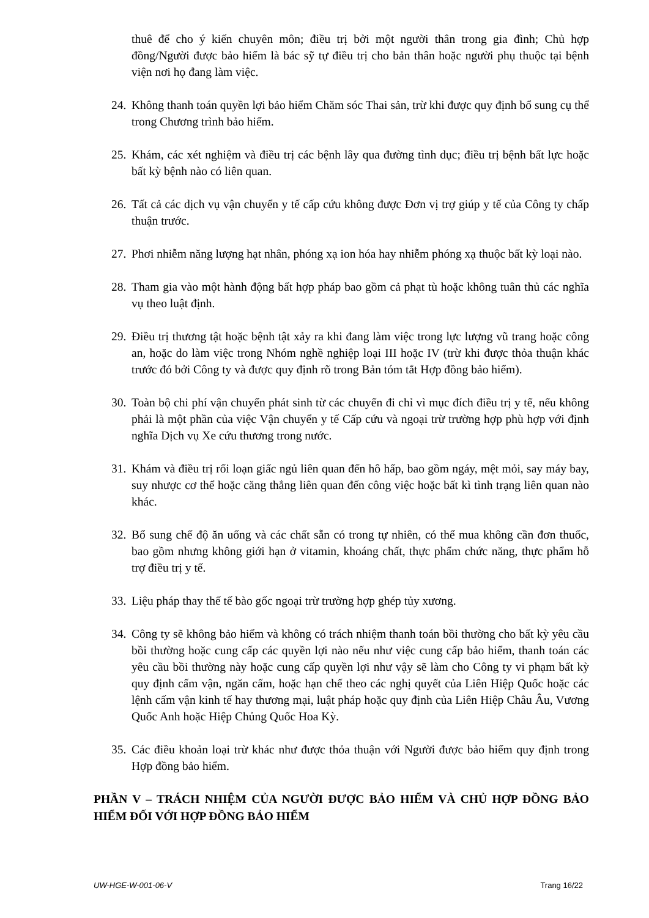thuê để cho ý kiến chuyên môn; điều trị bởi một người thân trong gia đình; Chủ hợp đồng/Người được bảo hiểm là bác sỹ tự điều trị cho bản thân hoặc người phụ thuộc tại bệnh viện nơi họ đang làm việc.
24. Không thanh toán quyền lợi bảo hiểm Chăm sóc Thai sản, trừ khi được quy định bổ sung cụ thể trong Chương trình bảo hiểm.
25. Khám, các xét nghiệm và điều trị các bệnh lây qua đường tình dục; điều trị bệnh bất lực hoặc bất kỳ bệnh nào có liên quan.
26. Tất cả các dịch vụ vận chuyển y tế cấp cứu không được Đơn vị trợ giúp y tế của Công ty chấp thuận trước.
27. Phơi nhiễm năng lượng hạt nhân, phóng xạ ion hóa hay nhiễm phóng xạ thuộc bất kỳ loại nào.
28. Tham gia vào một hành động bất hợp pháp bao gồm cả phạt tù hoặc không tuân thủ các nghĩa vụ theo luật định.
29. Điều trị thương tật hoặc bệnh tật xảy ra khi đang làm việc trong lực lượng vũ trang hoặc công an, hoặc do làm việc trong Nhóm nghề nghiệp loại III hoặc IV (trừ khi được thỏa thuận khác trước đó bởi Công ty và được quy định rõ trong Bản tóm tắt Hợp đồng bảo hiểm).
30. Toàn bộ chi phí vận chuyển phát sinh từ các chuyến đi chỉ vì mục đích điều trị y tế, nếu không phải là một phần của việc Vận chuyển y tế Cấp cứu và ngoại trừ trường hợp phù hợp với định nghĩa Dịch vụ Xe cứu thương trong nước.
31. Khám và điều trị rối loạn giấc ngủ liên quan đến hô hấp, bao gồm ngáy, mệt mỏi, say máy bay, suy nhược cơ thể hoặc căng thẳng liên quan đến công việc hoặc bất kì tình trạng liên quan nào khác.
32. Bổ sung chế độ ăn uống và các chất sẵn có trong tự nhiên, có thể mua không cần đơn thuốc, bao gồm nhưng không giới hạn ở vitamin, khoáng chất, thực phẩm chức năng, thực phẩm hỗ trợ điều trị y tế.
33. Liệu pháp thay thế tế bào gốc ngoại trừ trường hợp ghép tủy xương.
34. Công ty sẽ không bảo hiểm và không có trách nhiệm thanh toán bồi thường cho bất kỳ yêu cầu bồi thường hoặc cung cấp các quyền lợi nào nếu như việc cung cấp bảo hiểm, thanh toán các yêu cầu bồi thường này hoặc cung cấp quyền lợi như vậy sẽ làm cho Công ty vi phạm bất kỳ quy định cấm vận, ngăn cấm, hoặc hạn chế theo các nghị quyết của Liên Hiệp Quốc hoặc các lệnh cấm vận kinh tế hay thương mại, luật pháp hoặc quy định của Liên Hiệp Châu Âu, Vương Quốc Anh hoặc Hiệp Chủng Quốc Hoa Kỳ.
35. Các điều khoản loại trừ khác như được thỏa thuận với Người được bảo hiểm quy định trong Hợp đồng bảo hiểm.
PHẦN V – TRÁCH NHIỆM CỦA NGƯỜI ĐƯỢC BẢO HIỂM VÀ CHỦ HỢP ĐỒNG BẢO HIỂM ĐỐI VỚI HỢP ĐỒNG BẢO HIỂM
UW-HGE-W-001-06-V Trang 16/22